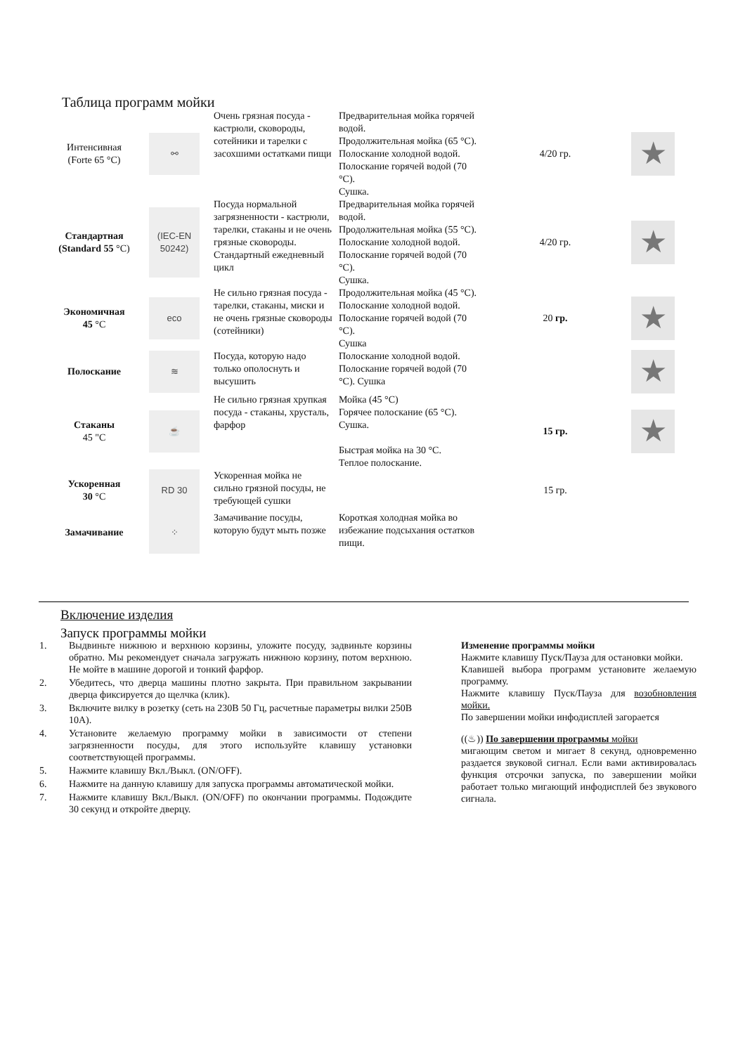Таблица программ мойки
| Интенсивная (Forte 65 °C) | ⚯ | Очень грязная посуда - кастрюли, сковороды, сотейники и тарелки с засохшими остатками пищи | Предварительная мойка горячей водой. Продолжительная мойка (65 °C). Полоскание холодной водой. Полоскание горячей водой (70 °C). Сушка. | 4/20 гр. | ★ |
| Стандартная (Standard 55 °C) | (IEC-EN 50242) | Посуда нормальной загрязненности - кастрюли, тарелки, стаканы и не очень грязные сковороды. Стандартный ежедневный цикл | Предварительная мойка горячей водой. Продолжительная мойка (55 °C). Полоскание холодной водой. Полоскание горячей водой (70 °C). Сушка. | 4/20 гр. | ★ |
| Экономичная 45 °C | eco | Не сильно грязная посуда - тарелки, стаканы, миски и не очень грязные сковороды (сотейники) | Продолжительная мойка (45 °C). Полоскание холодной водой. Полоскание горячей водой (70 °C). Сушка | 20 гр. | ★ |
| Полоскание | ≋ | Посуда, которую надо только ополоснуть и высушить | Полоскание холодной водой. Полоскание горячей водой (70 °C). Сушка | | ★ |
| Стаканы 45 "C | ☕ | Не сильно грязная хрупкая посуда - стаканы, хрусталь, фарфор | Мойка (45 °C) Горячее полоскание (65 °C). Сушка. Быстрая мойка на 30 °C. Теплое полоскание. | 15 гр. | ★ |
| Ускоренная 30 °C | RD 30 | Ускоренная мойка не сильно грязной посуды, не требующей сушки | | 15 гр. | |
| Замачивание | ⁘ | Замачивание посуды, которую будут мыть позже | Короткая холодная мойка во избежание подсыхания остатков пищи. | | |
Включение изделия
Запуск программы мойки
1. Выдвиньте нижнюю и верхнюю корзины, уложите посуду, задвиньте корзины обратно. Мы рекомендует сначала загружать нижнюю корзину, потом верхнюю. Не мойте в машине дорогой и тонкий фарфор.
2. Убедитесь, что дверца машины плотно закрыта. При правильном закрывании дверца фиксируется до щелчка (клик).
3. Включите вилку в розетку (сеть на 230В 50 Гц, расчетные параметры вилки 250В 10А).
4. Установите желаемую программу мойки в зависимости от степени загрязненности посуды, для этого используйте клавишу установки соответствующей программы.
5. Нажмите клавишу Вкл./Выкл. (ON/OFF).
6. Нажмите на данную клавишу для запуска программы автоматической мойки.
7. Нажмите клавишу Вкл./Выкл. (ON/OFF) по окончании программы. Подождите 30 секунд и откройте дверцу.
Изменение программы мойки
Нажмите клавишу Пуск/Пауза для остановки мойки.
Клавишей выбора программ установите желаемую программу.
Нажмите клавишу Пуск/Пауза для возобновления мойки.
По завершении мойки инфодисплей загорается
((♨)) По завершении программы мойки
мигающим светом и мигает 8 секунд, одновременно раздается звуковой сигнал. Если вами активировалась функция отсрочки запуска, по завершении мойки работает только мигающий инфодисплей без звукового сигнала.